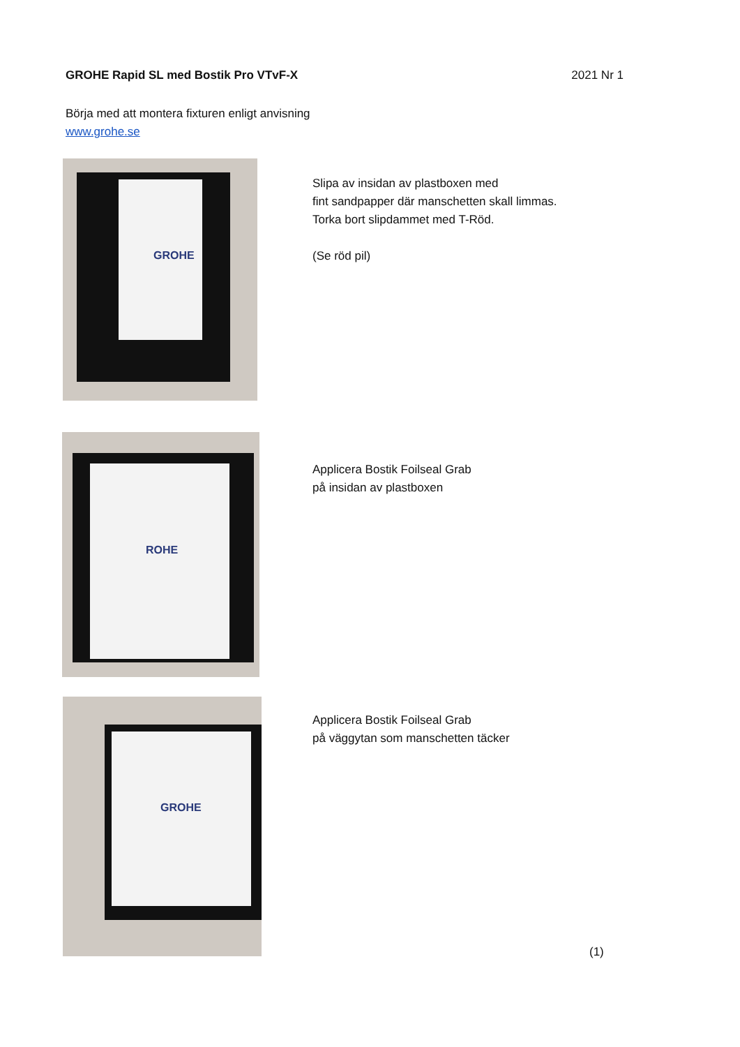GROHE Rapid SL med Bostik Pro VTvF-X 2021 Nr 1
Börja med att montera fixturen enligt anvisning
www.grohe.se
GROHE
Slipa av insidan av plastboxen med
fint sandpapper där manschetten skall limmas.
Torka bort slipdammet med T-Röd.
(Se röd pil)
ROHE
Applicera Bostik Foilseal Grab
på insidan av plastboxen
GROHE
Applicera Bostik Foilseal Grab
på väggytan som manschetten täcker
(1)